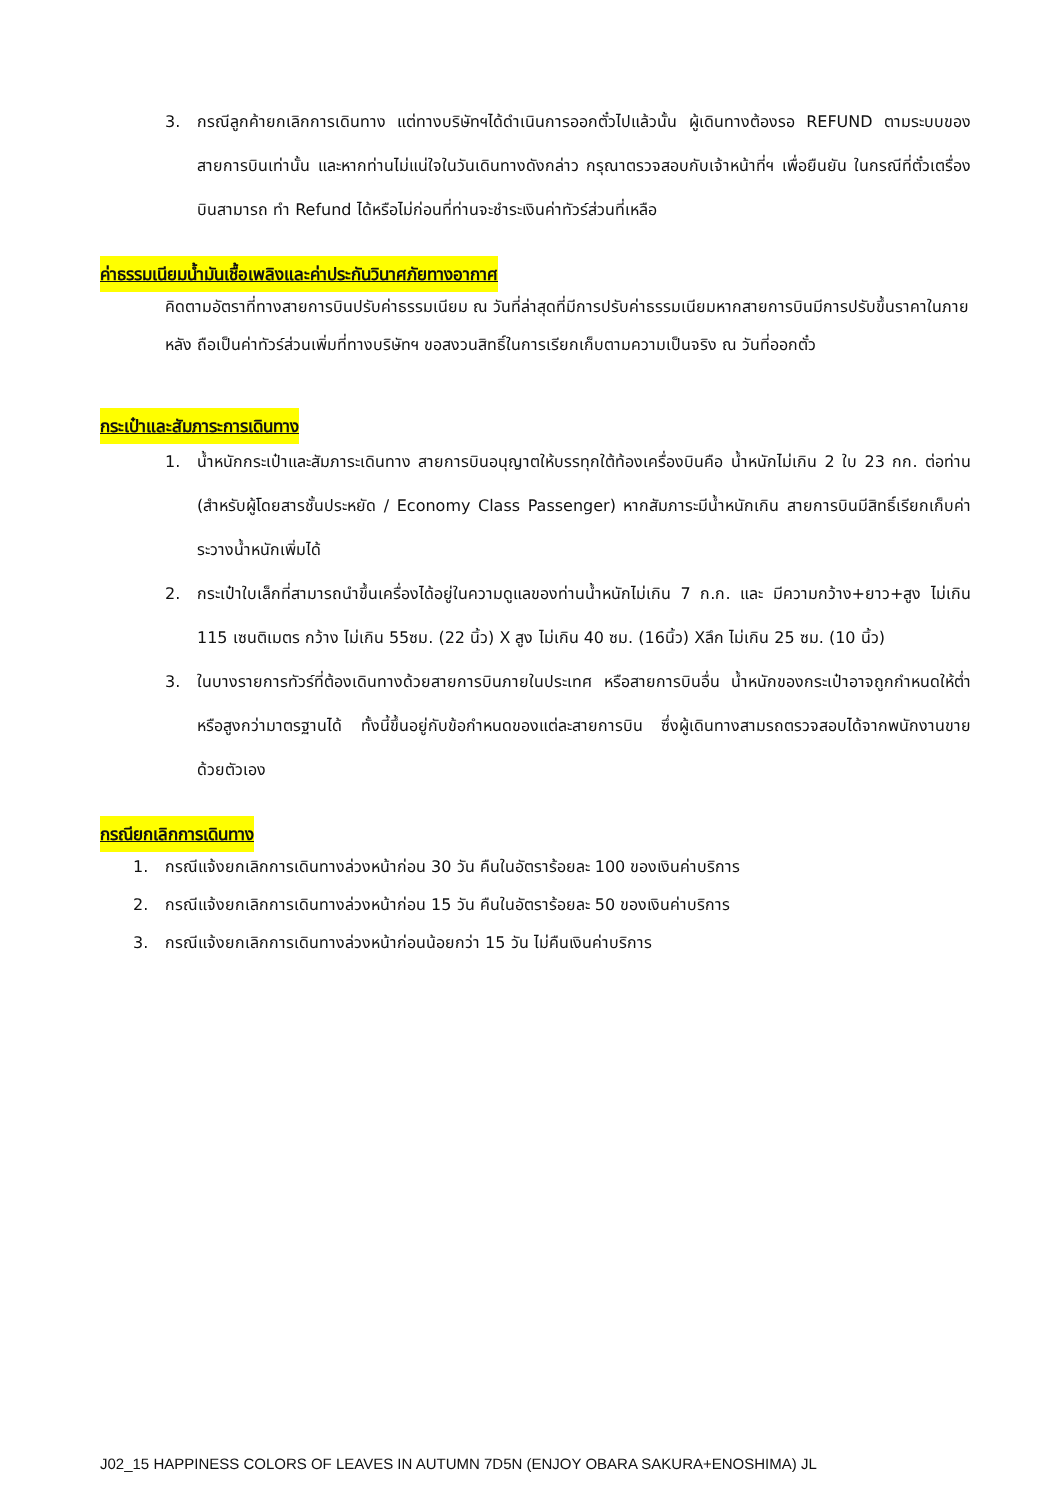3. กรณีลูกค้ายกเลิกการเดินทาง แต่ทางบริษัทฯได้ดำเนินการออกตั๋วไปแล้วนั้น ผู้เดินทางต้องรอ REFUND ตามระบบของสายการบินเท่านั้น และหากท่านไม่แน่ใจในวันเดินทางดังกล่าว กรุณาตรวจสอบกับเจ้าหน้าที่ฯ เพื่อยืนยัน ในกรณีที่ตั๋วเตรื่องบินสามารถ ทำ Refund ได้หรือไม่ก่อนที่ท่านจะชำระเงินค่าทัวร์ส่วนที่เหลือ
ค่าธรรมเนียมน้ำมันเชื้อเพลิงและค่าประกันวินาศภัยทางอากาศ
คิดตามอัตราที่ทางสายการบินปรับค่าธรรมเนียม ณ วันที่ล่าสุดที่มีการปรับค่าธรรมเนียมหากสายการบินมีการปรับขึ้นราคาในภายหลัง ถือเป็นค่าทัวร์ส่วนเพิ่มที่ทางบริษัทฯ ขอสงวนสิทธิ์ในการเรียกเก็บตามความเป็นจริง ณ วันที่ออกตั๋ว
กระเป๋าและสัมภาระการเดินทาง
1. น้ำหนักกระเป๋าและสัมภาระเดินทาง สายการบินอนุญาตให้บรรทุกใต้ท้องเครื่องบินคือ น้ำหนักไม่เกิน 2 ใบ 23 กก. ต่อท่าน (สำหรับผู้โดยสารชั้นประหยัด / Economy Class Passenger) หากสัมภาระมีน้ำหนักเกิน สายการบินมีสิทธิ์เรียกเก็บค่าระวางน้ำหนักเพิ่มได้
2. กระเป๋าใบเล็กที่สามารถนำขึ้นเครื่องได้อยู่ในความดูแลของท่านน้ำหนักไม่เกิน 7 ก.ก. และ มีความกว้าง+ยาว+สูง ไม่เกิน 115 เซนติเมตร กว้าง ไม่เกิน 55ซม. (22 นิ้ว) X สูง ไม่เกิน 40 ซม. (16นิ้ว) Xลึก ไม่เกิน 25 ซม. (10 นิ้ว)
3. ในบางรายการทัวร์ที่ต้องเดินทางด้วยสายการบินภายในประเทศ หรือสายการบินอื่น น้ำหนักของกระเป๋าอาจถูกกำหนดให้ต่ำหรือสูงกว่ามาตรฐานได้ ทั้งนี้ขึ้นอยู่กับข้อกำหนดของแต่ละสายการบิน ซึ่งผู้เดินทางสามรถตรวจสอบได้จากพนักงานขายด้วยตัวเอง
กรณียกเลิกการเดินทาง
1. กรณีแจ้งยกเลิกการเดินทางล่วงหน้าก่อน 30 วัน คืนในอัตราร้อยละ 100 ของเงินค่าบริการ
2. กรณีแจ้งยกเลิกการเดินทางล่วงหน้าก่อน 15 วัน คืนในอัตราร้อยละ 50 ของเงินค่าบริการ
3. กรณีแจ้งยกเลิกการเดินทางล่วงหน้าก่อนน้อยกว่า 15 วัน ไม่คืนเงินค่าบริการ
J02_15 HAPPINESS COLORS OF LEAVES IN AUTUMN 7D5N (ENJOY OBARA SAKURA+ENOSHIMA) JL